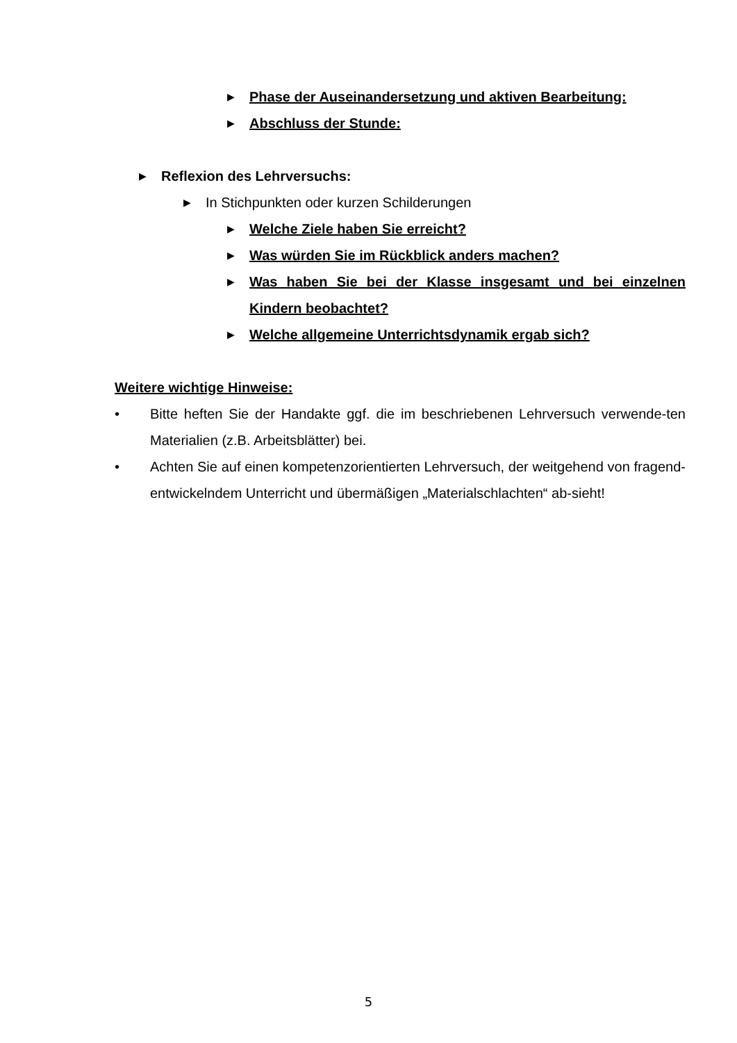▶ Phase der Auseinandersetzung und aktiven Bearbeitung:
▶ Abschluss der Stunde:
▶ Reflexion des Lehrversuchs:
▶ In Stichpunkten oder kurzen Schilderungen
▶ Welche Ziele haben Sie erreicht?
▶ Was würden Sie im Rückblick anders machen?
▶ Was haben Sie bei der Klasse insgesamt und bei einzelnen Kindern beobachtet?
▶ Welche allgemeine Unterrichtsdynamik ergab sich?
Weitere wichtige Hinweise:
• Bitte heften Sie der Handakte ggf. die im beschriebenen Lehrversuch verwende-ten Materialien (z.B. Arbeitsblätter) bei.
• Achten Sie auf einen kompetenzorientierten Lehrversuch, der weitgehend von fragend-entwickelndem Unterricht und übermäßigen „Materialschlachten“ ab-sieht!
5